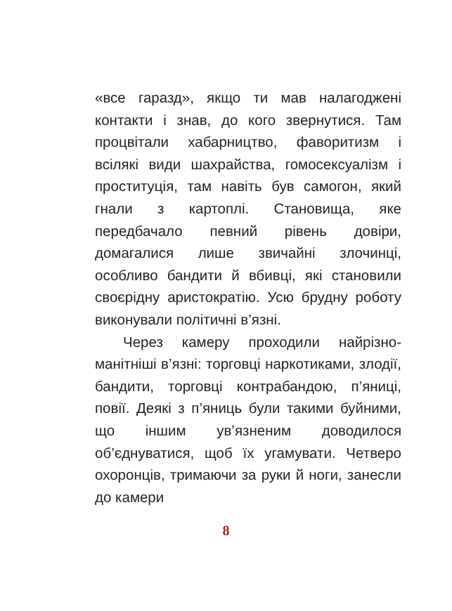«все гаразд», якщо ти мав налагоджені контакти і знав, до кого звернутися. Там процвітали хабарництво, фаворитизм і всілякі види шахрайства, гомосексуа­лізм і проституція, там навіть був само­гон, який гнали з картоплі. Становища, яке передбачало певний рівень довіри, домагалися лише звичайні злочинці, особливо бандити й вбивці, які станови­ли своєрідну аристократію. Усю брудну роботу виконували політичні в’язні.
Через камеру проходили найрізно­манітніші в’язні: торговці наркотиками, злодії, бандити, торговці контрабандою, п’яниці, повії. Деякі з п’яниць були та­кими буйними, що іншим ув’язненим доводилося об’єднуватися, щоб їх уга­мувати. Четверо охоронців, тримаю­чи за руки й ноги, занесли до камери
8